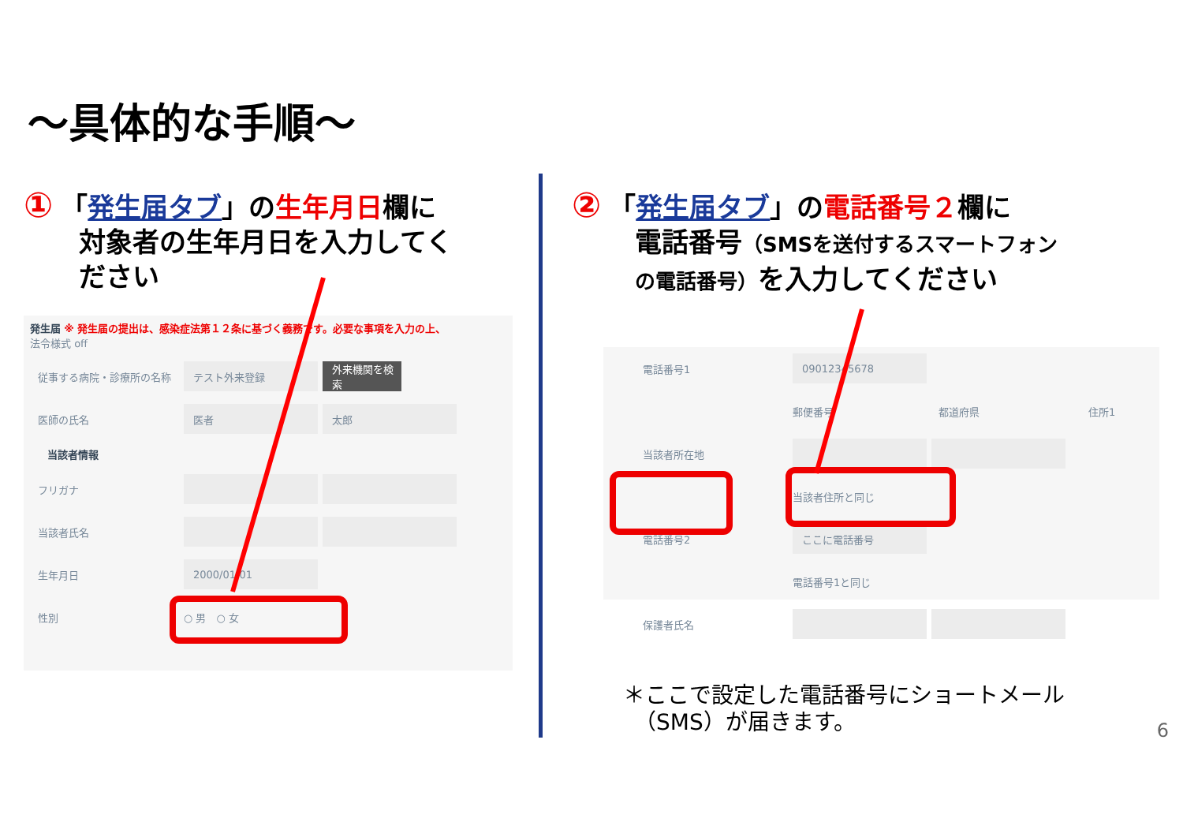～具体的な手順～
① 「発生届タブ」の生年月日欄に
対象者の生年月日を入力してく
ださい
② 「発生届タブ」の電話番号２欄に
電話番号（SMSを送付するスマートフォン
の電話番号）を入力してください
発生届 ※ 発生届の提出は、感染症法第１２条に基づく義務です。必要な事項を入力の上、
法令様式 off
従事する病院・診療所の名称 テスト外来登録 外来機関を検索
医師の氏名 医者 太郎
当該者情報
フリガナ
当該者氏名
生年月日 2000/01/01
性別 ○ 男　○ 女
電話番号1 09012345678
郵便番号 都道府県 住所1
当該者所在地
当該者住所と同じ
電話番号2 ここに電話番号
電話番号1と同じ
保護者氏名
＊ここで設定した電話番号にショートメール
　（SMS）が届きます。
6